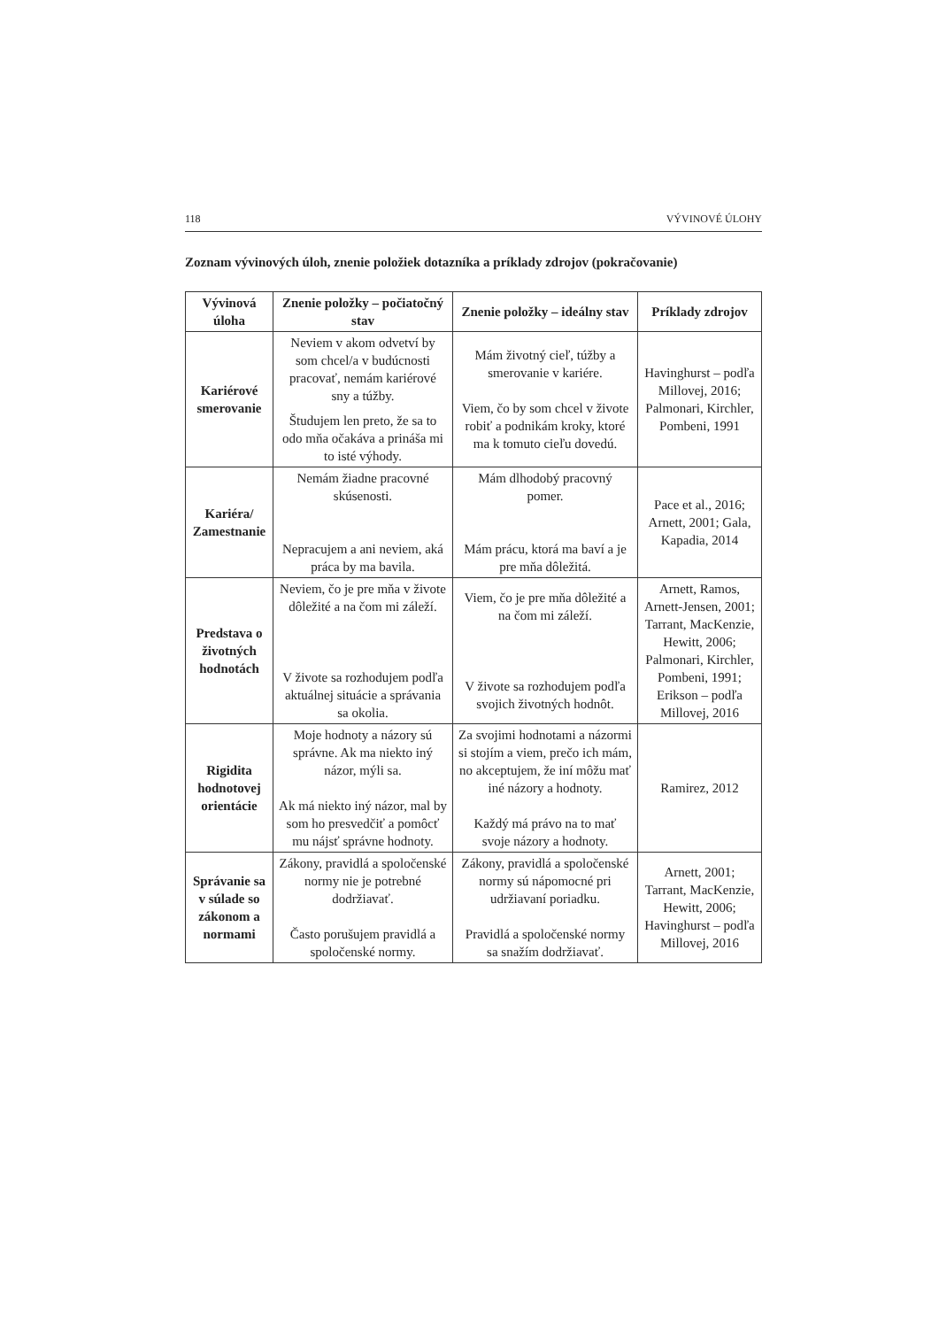118 VÝVINOVÉ ÚLOHY
Zoznam vývinových úloh, znenie položiek dotazníka a príklady zdrojov (pokračovanie)
| Vývinová úloha | Znenie položky – počiatočný stav | Znenie položky – ideálny stav | Príklady zdrojov |
| --- | --- | --- | --- |
| Kariérové smerovanie | Neviem v akom odvetví by som chcel/a v budúcnosti pracovať, nemám kariérové sny a túžby. Študujem len preto, že sa to odo mňa očakáva a prináša mi to isté výhody. | Mám životný cieľ, túžby a smerovanie v kariére. Viem, čo by som chcel v živote robiť a podnikám kroky, ktoré ma k tomuto cieľu dovedú. | Havinghurst – podľa Millovej, 2016; Palmonari, Kirchler, Pombeni, 1991 |
| Kariéra/ Zamestnanie | Nemám žiadne pracovné skúsenosti. Nepracujem a ani neviem, aká práca by ma bavila. | Mám dlhodobý pracovný pomer. Mám prácu, ktorá ma baví a je pre mňa dôležitá. | Pace et al., 2016; Arnett, 2001; Gala, Kapadia, 2014 |
| Predstava o životných hodnotách | Neviem, čo je pre mňa v živote dôležité a na čom mi záleží. V živote sa rozhodujem podľa aktuálnej situácie a správania sa okolia. | Viem, čo je pre mňa dôležité a na čom mi záleží. V živote sa rozhodujem podľa svojich životných hodnôt. | Arnett, Ramos, Arnett-Jensen, 2001; Tarrant, MacKenzie, Hewitt, 2006; Palmonari, Kirchler, Pombeni, 1991; Erikson – podľa Millovej, 2016 |
| Rigidita hodnotovej orientácie | Moje hodnoty a názory sú správne. Ak ma niekto iný názor, mýli sa. Ak má niekto iný názor, mal by som ho presvedčiť a pomôcť mu nájsť správne hodnoty. | Za svojimi hodnotami a názormi si stojím a viem, prečo ich mám, no akceptujem, že iní môžu mať iné názory a hodnoty. Každý má právo na to mať svoje názory a hodnoty. | Ramirez, 2012 |
| Správanie sa v súlade so zákonom a normami | Zákony, pravidlá a spoločenské normy nie je potrebné dodržiavať. Často porušujem pravidlá a spoločenské normy. | Zákony, pravidlá a spoločenské normy sú nápomocné pri udržiavaní poriadku. Pravidlá a spoločenské normy sa snažím dodržiavať. | Arnett, 2001; Tarrant, MacKenzie, Hewitt, 2006; Havinghurst – podľa Millovej, 2016 |